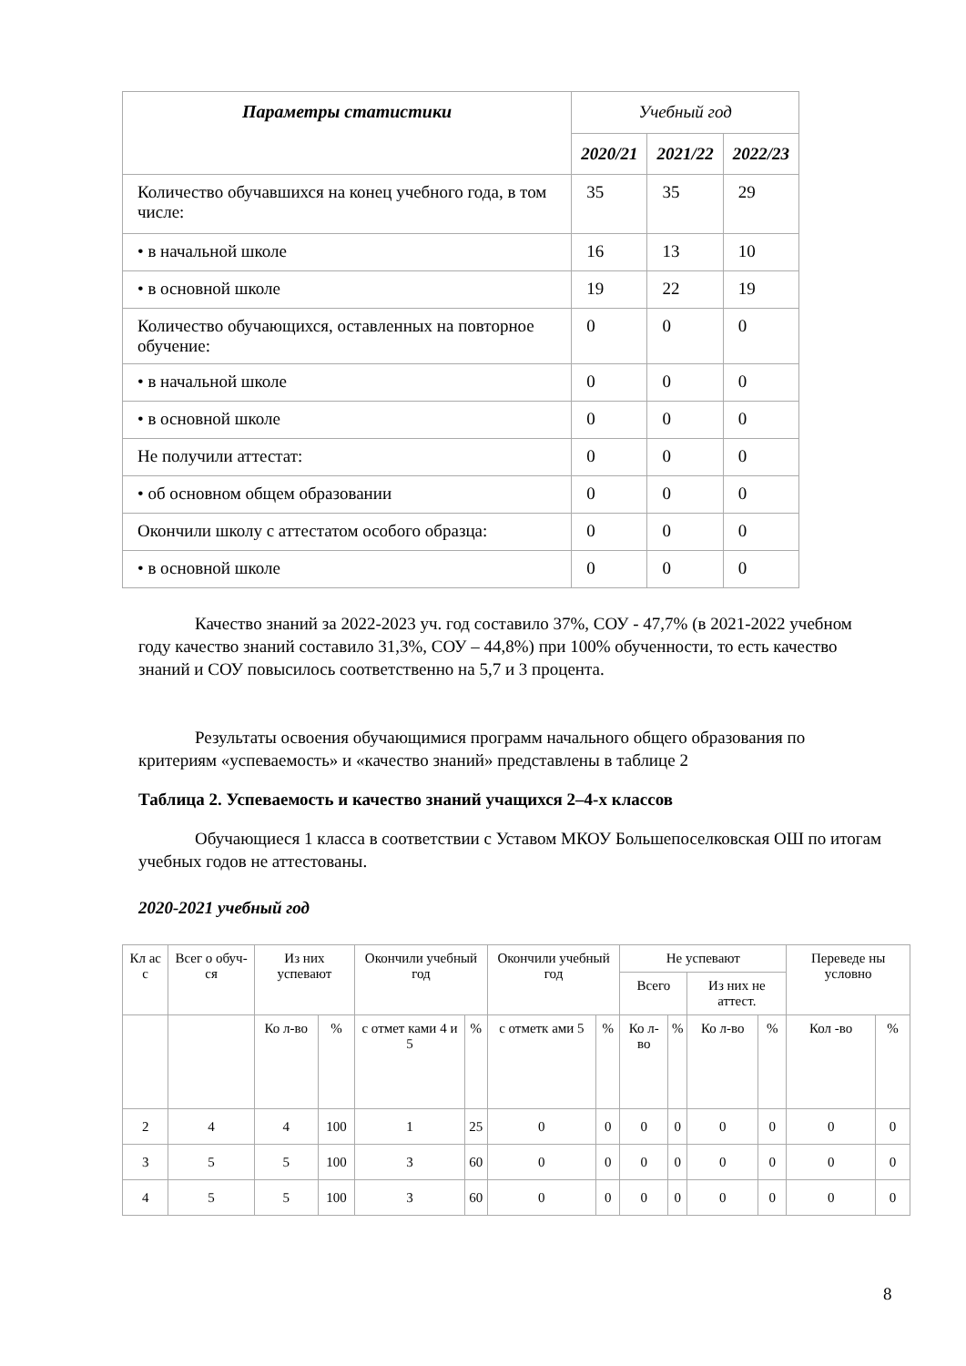| Параметры статистики | Учебный год | | |
| --- | --- | --- | --- |
| | 2020/21 | 2021/22 | 2022/23 |
| Количество обучавшихся на конец учебного года, в том числе: | 35 | 35 | 29 |
| • в начальной школе | 16 | 13 | 10 |
| • в основной школе | 19 | 22 | 19 |
| Количество обучающихся, оставленных на повторное обучение: | 0 | 0 | 0 |
| • в начальной школе | 0 | 0 | 0 |
| • в основной школе | 0 | 0 | 0 |
| Не получили аттестат: | 0 | 0 | 0 |
| • об основном общем образовании | 0 | 0 | 0 |
| Окончили школу с аттестатом особого образца: | 0 | 0 | 0 |
| • в основной школе | 0 | 0 | 0 |
Качество знаний за 2022-2023 уч. год составило 37%, СОУ - 47,7% (в 2021-2022 учебном году качество знаний составило 31,3%, СОУ – 44,8%) при 100% обученности, то есть качество знаний и СОУ повысилось соответственно на 5,7 и 3 процента.
Результаты освоения обучающимися программ начального общего образования по критериям «успеваемость» и «качество знаний» представлены в таблице 2
Таблица 2. Успеваемость и качество знаний учащихся 2–4-х классов
Обучающиеся 1 класса в соответствии с Уставом МКОУ Большепоселковская ОШ по итогам учебных годов не аттестованы.
2020-2021 учебный год
| Кл ас с | Всег о обуч-ся | Из них успевают | | Окончили учебный год | | Окончили учебный год | | Не успевают | | | | Переведе ны условно | |
| --- | --- | --- | --- | --- | --- | --- | --- | --- | --- | --- | --- | --- | --- |
| | | | | | | | | Всего | | Из них не аттест. | | | |
| | | Ко л-во | % | с отмет ками 4 и 5 | % | с отметк ами 5 | % | Ко л-во | % | Ко л-во | % | Кол -во | % |
| 2 | 4 | 4 | 100 | 1 | 25 | 0 | 0 | 0 | 0 | 0 | 0 | 0 | 0 |
| 3 | 5 | 5 | 100 | 3 | 60 | 0 | 0 | 0 | 0 | 0 | 0 | 0 | 0 |
| 4 | 5 | 5 | 100 | 3 | 60 | 0 | 0 | 0 | 0 | 0 | 0 | 0 | 0 |
8